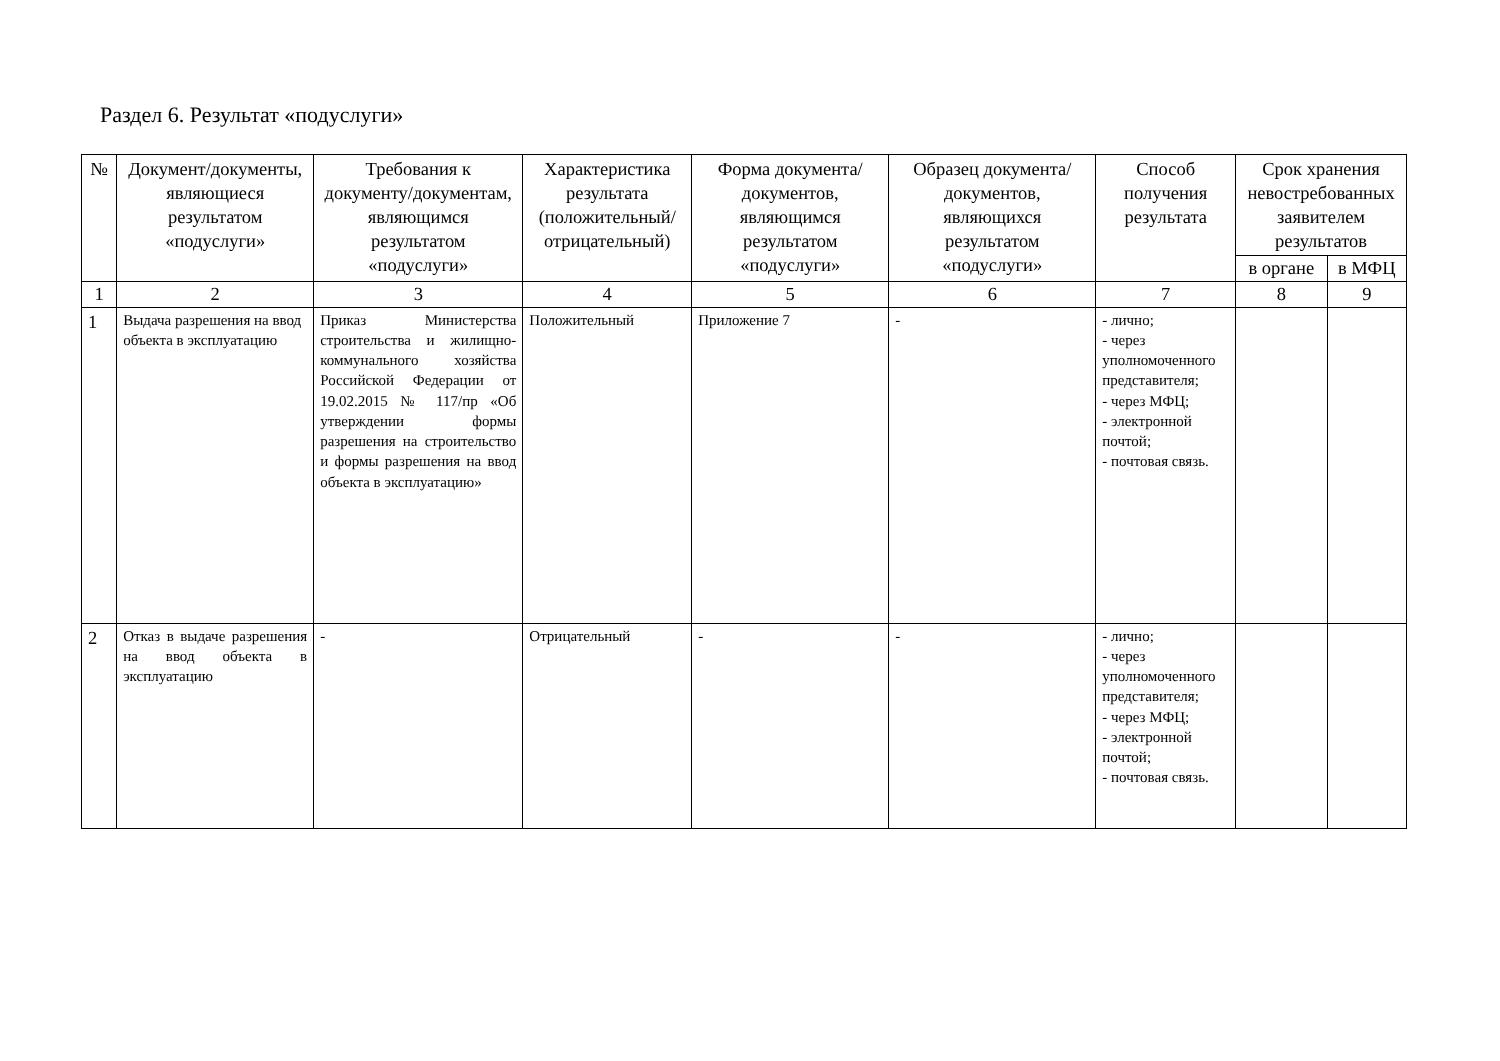Раздел 6. Результат «подуслуги»
| № | Документ/документы, являющиеся результатом «подуслуги» | Требования к документу/документам, являющимся результатом «подуслуги» | Характеристика результата (положительный/ отрицательный) | Форма документа/документов, являющимся результатом «подуслуги» | Образец документа/документов, являющихся результатом «подуслуги» | Способ получения результата | Срок хранения невостребованных заявителем результатов | |
| --- | --- | --- | --- | --- | --- | --- | --- | --- |
| | | | | | | | в органе | в МФЦ |
| 1 | 2 | 3 | 4 | 5 | 6 | 7 | 8 | 9 |
| 1 | Выдача разрешения на ввод объекта в эксплуатацию | Приказ Министерства строительства и жилищно-коммунального хозяйства Российской Федерации от 19.02.2015 № 117/пр «Об утверждении формы разрешения на строительство и формы разрешения на ввод объекта в эксплуатацию» | Положительный | Приложение 7 | - | - лично; - через уполномоченного представителя; - через МФЦ; - электронной почтой; - почтовая связь. | | |
| 2 | Отказ в выдаче разрешения на ввод объекта в эксплуатацию | - | Отрицательный | - | - | - лично; - через уполномоченного представителя; - через МФЦ; - электронной почтой; - почтовая связь. | | |